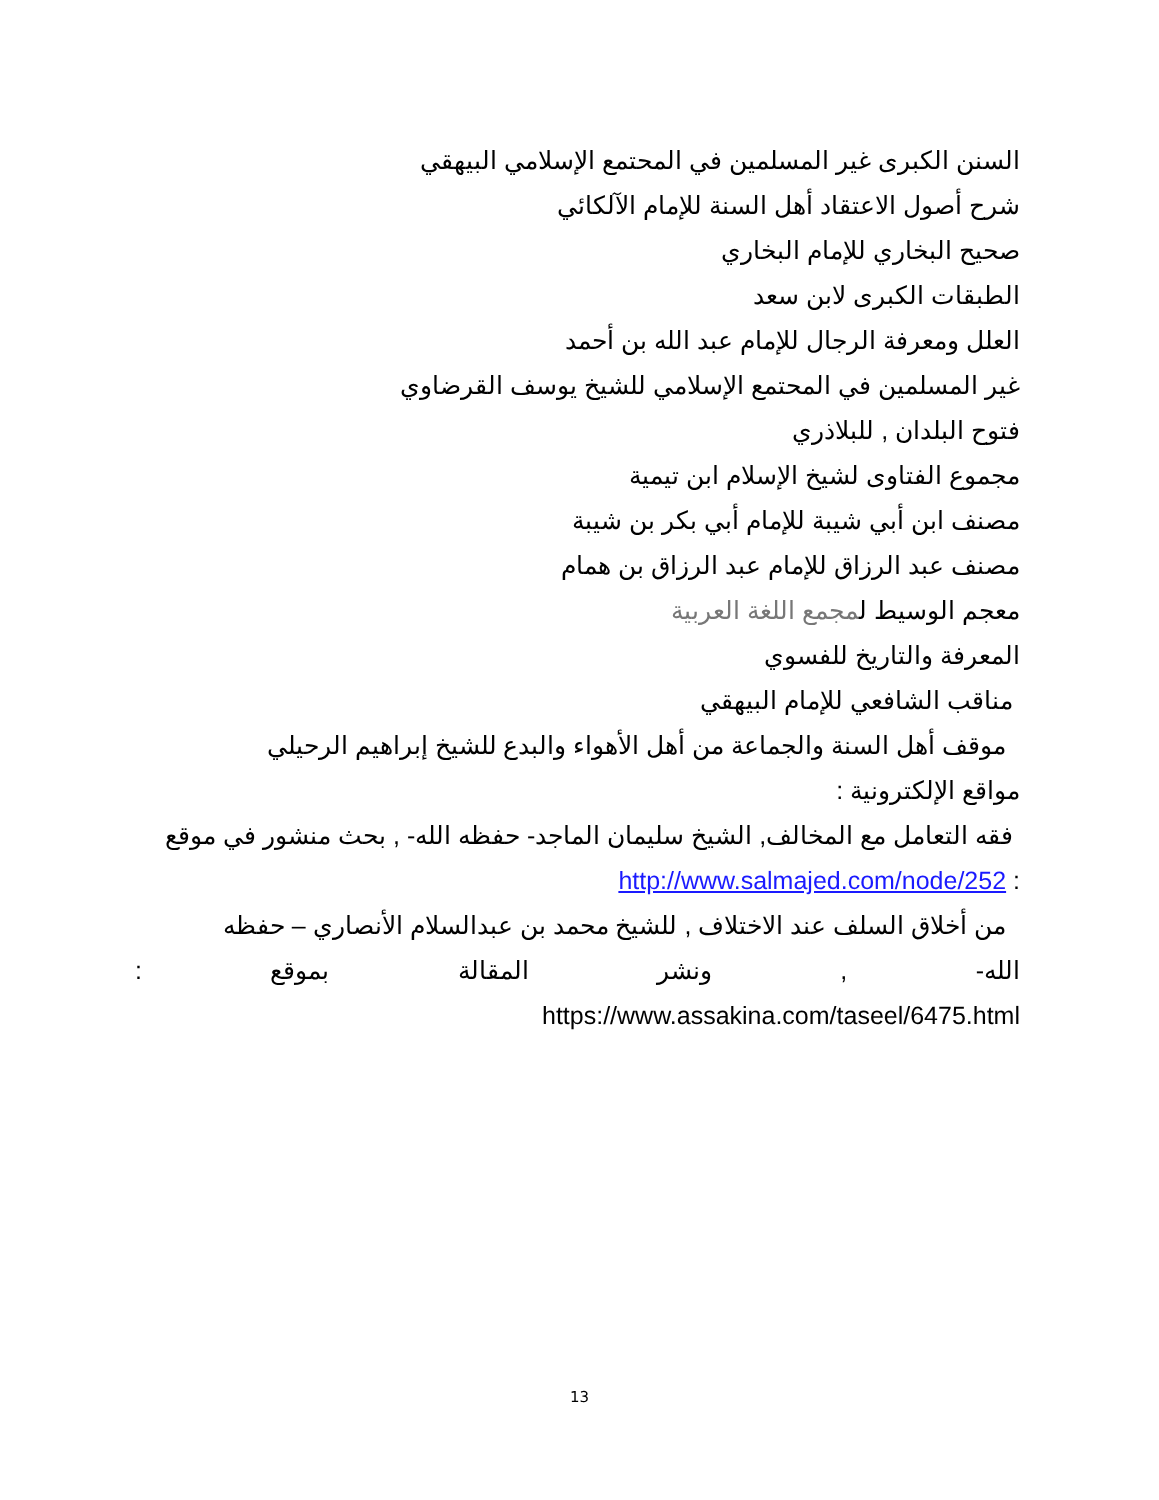السنن الكبرى غير المسلمين في المحتمع الإسلامي البيهقي
شرح أصول الاعتقاد أهل السنة للإمام الآلكائي
صحيح البخاري للإمام البخاري
الطبقات الكبرى لابن سعد
العلل ومعرفة الرجال للإمام عبد الله بن أحمد
غير المسلمين في المحتمع الإسلامي للشيخ يوسف القرضاوي
فتوح البلدان , للبلاذري
مجموع الفتاوى لشيخ الإسلام ابن تيمية
مصنف ابن أبي شيبة للإمام أبي بكر بن شيبة
مصنف عبد الرزاق للإمام عبد الرزاق بن همام
معجم الوسيط لمجمع اللغة العربية
المعرفة والتاريخ للفسوي
مناقب الشافعي للإمام البيهقي
موقف أهل السنة والجماعة من أهل الأهواء والبدع للشيخ إبراهيم الرحيلي
مواقع الإلكترونية :
فقه التعامل مع المخالف, الشيخ سليمان الماجد- حفظه الله- , بحث منشور في موقع
http://www.salmajed.com/node/252 :
من أخلاق السلف عند الاختلاف , للشيخ محمد بن عبدالسلام الأنصاري – حفظه
الله- , ونشر المقالة بموقع :
https://www.assakina.com/taseel/6475.html
13